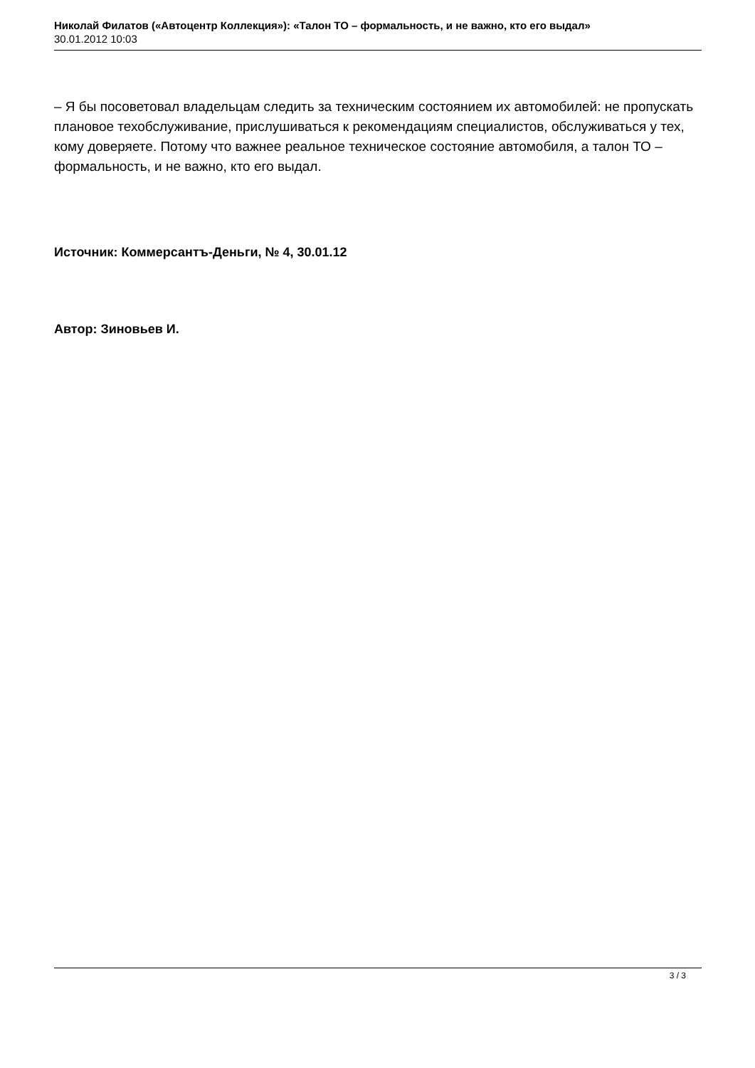Николай Филатов («Автоцентр Коллекция»): «Талон ТО – формальность, и не важно, кто его выдал»
30.01.2012 10:03
– Я бы посоветовал владельцам следить за техническим состоянием их автомобилей: не пропускать плановое техобслуживание, прислушиваться к рекомендациям специалистов, обслуживаться у тех, кому доверяете. Потому что важнее реальное техническое состояние автомобиля, а талон ТО – формальность, и не важно, кто его выдал.
Источник: Коммерсантъ-Деньги, № 4, 30.01.12
Автор: Зиновьев И.
3 / 3